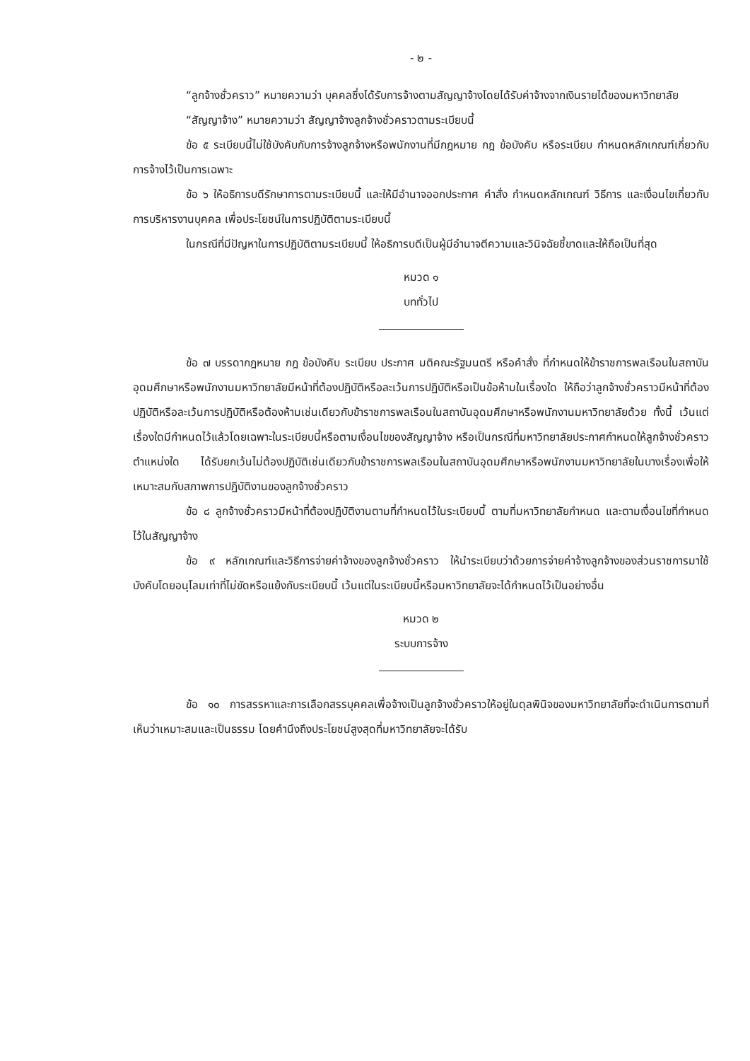- ๒ -
“ลูกจ้างชั่วคราว” หมายความว่า บุคคลซึ่งได้รับการจ้างตามสัญญาจ้างโดยได้รับค่าจ้างจากเงินรายได้ของมหาวิทยาลัย
“สัญญาจ้าง” หมายความว่า สัญญาจ้างลูกจ้างชั่วคราวตามระเบียบนี้
ข้อ ๕ ระเบียบนี้ไม่ใช้บังคับกับการจ้างลูกจ้างหรือพนักงานที่มีกฎหมาย กฎ ข้อบังคับ หรือระเบียบ กำหนดหลักเกณฑ์เกี่ยวกับการจ้างไว้เป็นการเฉพาะ
ข้อ ๖ ให้อธิการบดีรักษาการตามระเบียบนี้ และให้มีอำนาจออกประกาศ คำสั่ง กำหนดหลักเกณฑ์ วิธีการ และเงื่อนไขเกี่ยวกับการบริหารงานบุคคล เพื่อประโยชน์ในการปฏิบัติตามระเบียบนี้
ในกรณีที่มีปัญหาในการปฏิบัติตามระเบียบนี้ ให้อธิการบดีเป็นผู้มีอำนาจตีความและวินิจฉัยชี้ขาดและให้ถือเป็นที่สุด
หมวด ๑
บททั่วไป
ข้อ ๗ บรรดากฎหมาย กฎ ข้อบังคับ ระเบียบ ประกาศ มติคณะรัฐมนตรี หรือคำสั่ง ที่กำหนดให้ข้าราชการพลเรือนในสถาบันอุดมศึกษาหรือพนักงานมหาวิทยาลัยมีหน้าที่ต้องปฏิบัติหรือละเว้นการปฏิบัติหรือเป็นข้อห้ามในเรื่องใด ให้ถือว่าลูกจ้างชั่วคราวมีหน้าที่ต้องปฏิบัติหรือละเว้นการปฏิบัติหรือต้องห้ามเช่นเดียวกับข้าราชการพลเรือนในสถาบันอุดมศึกษาหรือพนักงานมหาวิทยาลัยด้วย ทั้งนี้ เว้นแต่เรื่องใดมีกำหนดไว้แล้วโดยเฉพาะในระเบียบนี้หรือตามเงื่อนไขของสัญญาจ้าง หรือเป็นกรณีที่มหาวิทยาลัยประกาศกำหนดให้ลูกจ้างชั่วคราวตำแหน่งใด ได้รับยกเว้นไม่ต้องปฏิบัติเช่นเดียวกับข้าราชการพลเรือนในสถาบันอุดมศึกษาหรือพนักงานมหาวิทยาลัยในบางเรื่องเพื่อให้เหมาะสมกับสภาพการปฏิบัติงานของลูกจ้างชั่วคราว
ข้อ ๘ ลูกจ้างชั่วคราวมีหน้าที่ต้องปฏิบัติงานตามที่กำหนดไว้ในระเบียบนี้ ตามที่มหาวิทยาลัยกำหนด และตามเงื่อนไขที่กำหนดไว้ในสัญญาจ้าง
ข้อ ๙ หลักเกณฑ์และวิธีการจ่ายค่าจ้างของลูกจ้างชั่วคราว ให้นำระเบียบว่าด้วยการจ่ายค่าจ้างลูกจ้างของส่วนราชการมาใช้บังคับโดยอนุโลมเท่าที่ไม่ขัดหรือแย้งกับระเบียบนี้ เว้นแต่ในระเบียบนี้หรือมหาวิทยาลัยจะได้กำหนดไว้เป็นอย่างอื่น
หมวด ๒
ระบบการจ้าง
ข้อ ๑๐ การสรรหาและการเลือกสรรบุคคลเพื่อจ้างเป็นลูกจ้างชั่วคราวให้อยู่ในดุลพินิจของมหาวิทยาลัยที่จะดำเนินการตามที่เห็นว่าเหมาะสมและเป็นธรรม โดยคำนึงถึงประโยชน์สูงสุดที่มหาวิทยาลัยจะได้รับ